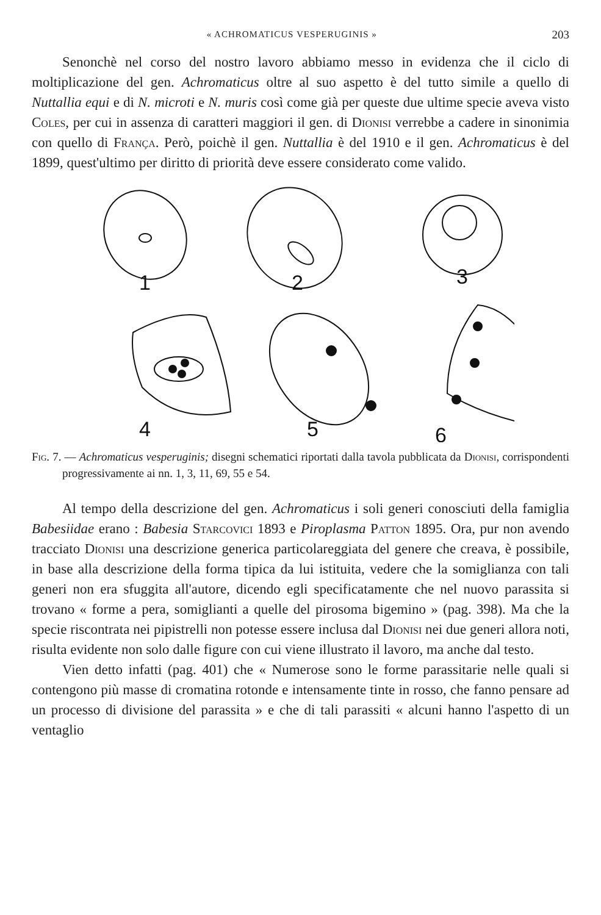« ACHROMATICUS VESPERUGINIS » 203
Senonchè nel corso del nostro lavoro abbiamo messo in evidenza che il ciclo di moltiplicazione del gen. Achromaticus oltre al suo aspetto è del tutto simile a quello di Nuttallia equi e di N. microti e N. muris così come già per queste due ultime specie aveva visto Coles, per cui in assenza di caratteri maggiori il gen. di Dionisi verrebbe a cadere in sinonimia con quello di França. Però, poichè il gen. Nuttallia è del 1910 e il gen. Achromaticus è del 1899, quest'ultimo per diritto di priorità deve essere considerato come valido.
1
2
3
4
5
6
Fig. 7. — Achromaticus vesperuginis; disegni schematici riportati dalla tavola pubblicata da Dionisi, corrispondenti progressivamente ai nn. 1, 3, 11, 69, 55 e 54.
Al tempo della descrizione del gen. Achromaticus i soli generi conosciuti della famiglia Babesiidae erano : Babesia Starcovici 1893 e Piroplasma Patton 1895. Ora, pur non avendo tracciato Dionisi una descrizione generica particolareggiata del genere che creava, è possibile, in base alla descrizione della forma tipica da lui istituita, vedere che la somiglianza con tali generi non era sfuggita all'autore, dicendo egli specificatamente che nel nuovo parassita si trovano « forme a pera, somiglianti a quelle del pirosoma bigemino » (pag. 398). Ma che la specie riscontrata nei pipistrelli non potesse essere inclusa dal Dionisi nei due generi allora noti, risulta evidente non solo dalle figure con cui viene illustrato il lavoro, ma anche dal testo.
Vien detto infatti (pag. 401) che « Numerose sono le forme parassitarie nelle quali si contengono più masse di cromatina rotonde e intensamente tinte in rosso, che fanno pensare ad un processo di divisione del parassita » e che di tali parassiti « alcuni hanno l'aspetto di un ventaglio